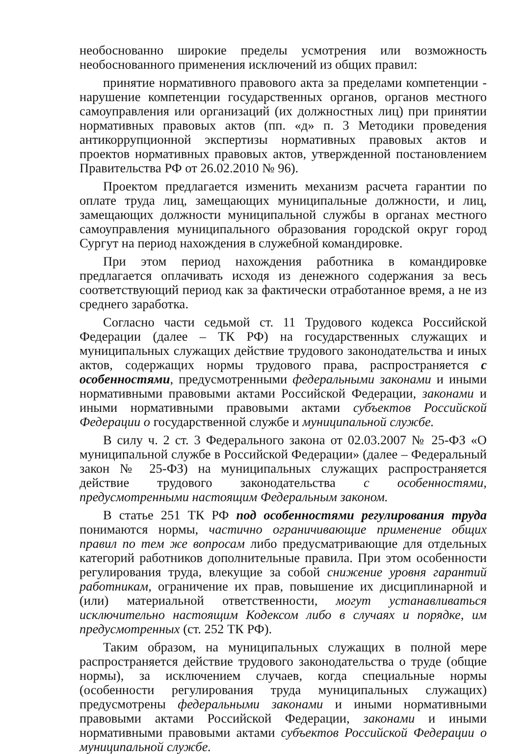необоснованно широкие пределы усмотрения или возможность необоснованного применения исключений из общих правил:
принятие нормативного правового акта за пределами компетенции - нарушение компетенции государственных органов, органов местного самоуправления или организаций (их должностных лиц) при принятии нормативных правовых актов (пп. «д» п. 3 Методики проведения антикоррупционной экспертизы нормативных правовых актов и проектов нормативных правовых актов, утвержденной постановлением Правительства РФ от 26.02.2010 № 96).
Проектом предлагается изменить механизм расчета гарантии по оплате труда лиц, замещающих муниципальные должности, и лиц, замещающих должности муниципальной службы в органах местного самоуправления муниципального образования городской округ город Сургут на период нахождения в служебной командировке.
При этом период нахождения работника в командировке предлагается оплачивать исходя из денежного содержания за весь соответствующий период как за фактически отработанное время, а не из среднего заработка.
Согласно части седьмой ст. 11 Трудового кодекса Российской Федерации (далее – ТК РФ) на государственных служащих и муниципальных служащих действие трудового законодательства и иных актов, содержащих нормы трудового права, распространяется с особенностями, предусмотренными федеральными законами и иными нормативными правовыми актами Российской Федерации, законами и иными нормативными правовыми актами субъектов Российской Федерации о государственной службе и муниципальной службе.
В силу ч. 2 ст. 3 Федерального закона от 02.03.2007 № 25-ФЗ «О муниципальной службе в Российской Федерации» (далее – Федеральный закон № 25-ФЗ) на муниципальных служащих распространяется действие трудового законодательства с особенностями, предусмотренными настоящим Федеральным законом.
В статье 251 ТК РФ под особенностями регулирования труда понимаются нормы, частично ограничивающие применение общих правил по тем же вопросам либо предусматривающие для отдельных категорий работников дополнительные правила. При этом особенности регулирования труда, влекущие за собой снижение уровня гарантий работникам, ограничение их прав, повышение их дисциплинарной и (или) материальной ответственности, могут устанавливаться исключительно настоящим Кодексом либо в случаях и порядке, им предусмотренных (ст. 252 ТК РФ).
Таким образом, на муниципальных служащих в полной мере распространяется действие трудового законодательства о труде (общие нормы), за исключением случаев, когда специальные нормы (особенности регулирования труда муниципальных служащих) предусмотрены федеральными законами и иными нормативными правовыми актами Российской Федерации, законами и иными нормативными правовыми актами субъектов Российской Федерации о муниципальной службе.